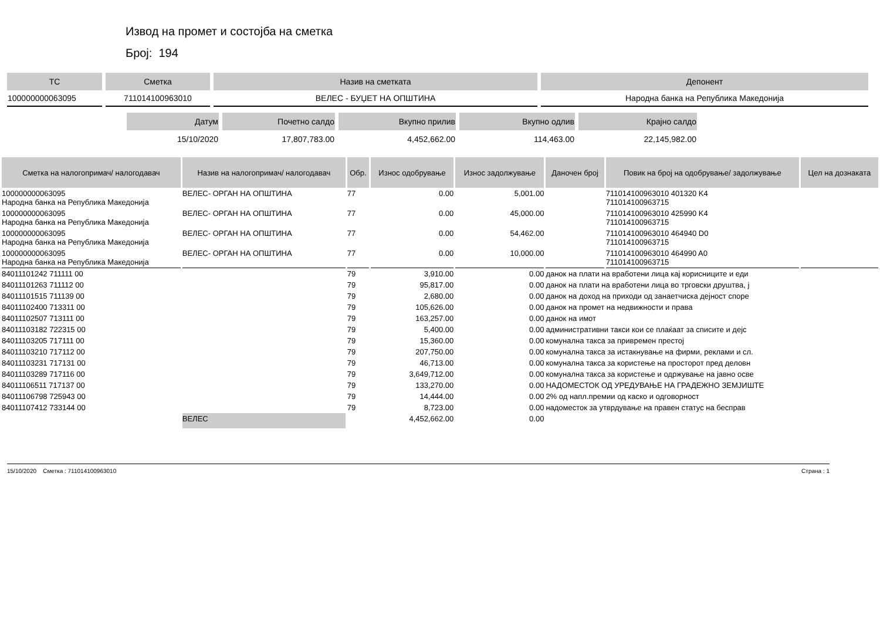Извод на промет и состојба на сметка
Број: 194
| ТС | Сметка | Назив на сметката | Депонент |
| --- | --- | --- | --- |
| 100000000063095 | 711014100963010 | ВЕЛЕС - БУЏЕТ НА ОПШТИНА | Народна банка на Република Македонија |
| Датум | Почетно салдо | Вкупно прилив | Вкупно одлив | Крајно салдо |
| --- | --- | --- | --- | --- |
| 15/10/2020 | 17,807,783.00 | 4,452,662.00 | 114,463.00 | 22,145,982.00 |
| Сметка на налогопримач/ налогодавач | Назив на налогопримач/ налогодавач | Обр. | Износ одобрување | Износ задолжување | Даночен број | Повик на број на одобрување/ задолжување | Цел на дознаката |
| --- | --- | --- | --- | --- | --- | --- | --- |
| 100000000063095 Народна банка на Република Македонија | ВЕЛЕС- ОРГАН НА ОПШТИНА | 77 | 0.00 | 5,001.00 | | 711014100963010 401320 K4 711014100963715 | |
| 100000000063095 Народна банка на Република Македонија | ВЕЛЕС- ОРГАН НА ОПШТИНА | 77 | 0.00 | 45,000.00 | | 711014100963010 425990 K4 711014100963715 | |
| 100000000063095 Народна банка на Република Македонија | ВЕЛЕС- ОРГАН НА ОПШТИНА | 77 | 0.00 | 54,462.00 | | 711014100963010 464940 D0 711014100963715 | |
| 100000000063095 Народна банка на Република Македонија | ВЕЛЕС- ОРГАН НА ОПШТИНА | 77 | 0.00 | 10,000.00 | | 711014100963010 464990 A0 711014100963715 | |
| 84011101242 711111 00 | | 79 | 3,910.00 | 0.00 | данок на плати на вработени лица кај корисниците и еди | | |
| 84011101263 711112 00 | | 79 | 95,817.00 | 0.00 | данок на плати на вработени лица во трговски друштва, ј | | |
| 84011101515 711139 00 | | 79 | 2,680.00 | 0.00 | данок на доход на приходи од занаетчиска дејност споре | | |
| 84011102400 713311 00 | | 79 | 105,626.00 | 0.00 | данок на промет на недвижности и права | | |
| 84011102507 713111 00 | | 79 | 163,257.00 | 0.00 | данок на имот | | |
| 84011103182 722315 00 | | 79 | 5,400.00 | 0.00 | административни такси кои се плаќаат за списите и дејс | | |
| 84011103205 717111 00 | | 79 | 15,360.00 | 0.00 | комунална такса за привремен престој | | |
| 84011103210 717112 00 | | 79 | 207,750.00 | 0.00 | комунална такса за истакнување на фирми, реклами и сл. | | |
| 84011103231 717131 00 | | 79 | 46,713.00 | 0.00 | комунална такса за користење на просторот пред деловн | | |
| 84011103289 717116 00 | | 79 | 3,649,712.00 | 0.00 | комунална такса за користење и одржување на јавно осве | | |
| 84011106511 717137 00 | | 79 | 133,270.00 | 0.00 | НАДОМЕСТОК ОД УРЕДУВАЊЕ НА ГРАДЕЖНО ЗЕМЈИШТЕ | | |
| 84011106798 725943 00 | | 79 | 14,444.00 | 0.00 | 2% од напл.премии од каско и одговорност | | |
| 84011107412 733144 00 | | 79 | 8,723.00 | 0.00 | надоместок за утврдување на правен статус на бесправ | | |
| | ВЕЛЕС | | 4,452,662.00 | 0.00 | | | |
15/10/2020 Сметка : 711014100963010 Страна : 1